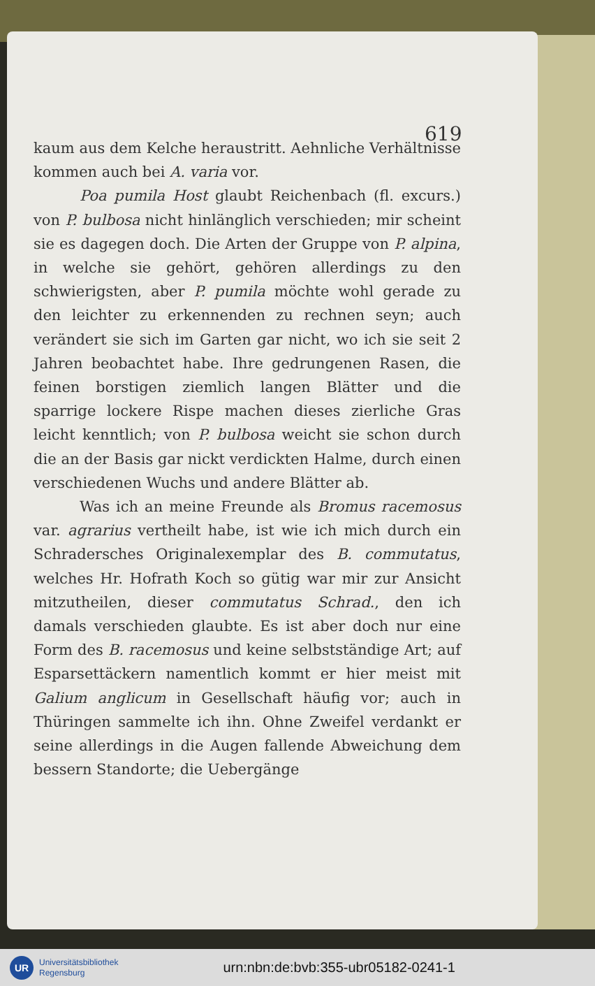619
kaum aus dem Kelche heraustritt. Aehnliche Verhältnisse kommen auch bei A. varia vor.
Poa pumila Host glaubt Reichenbach (fl. excurs.) von P. bulbosa nicht hinlänglich verschieden; mir scheint sie es dagegen doch. Die Arten der Gruppe von P. alpina, in welche sie gehört, gehören allerdings zu den schwierigsten, aber P. pumila möchte wohl gerade zu den leichter zu erkennenden zu rechnen seyn; auch verändert sie sich im Garten gar nicht, wo ich sie seit 2 Jahren beobachtet habe. Ihre gedrungenen Rasen, die feinen borstigen ziemlich langen Blätter und die sparrige lockere Rispe machen dieses zierliche Gras leicht kenntlich; von P. bulbosa weicht sie schon durch die an der Basis gar nickt verdickten Halme, durch einen verschiedenen Wuchs und andere Blätter ab.
Was ich an meine Freunde als Bromus racemosus var. agrarius vertheilt habe, ist wie ich mich durch ein Schradersches Originalexemplar des B. commutatus, welches Hr. Hofrath Koch so gütig war mir zur Ansicht mitzutheilen, dieser commutatus Schrad., den ich damals verschieden glaubte. Es ist aber doch nur eine Form des B. racemosus und keine selbstständige Art; auf Esparsettäckern namentlich kommt er hier meist mit Galium anglicum in Gesellschaft häufig vor; auch in Thüringen sammelte ich ihn. Ohne Zweifel verdankt er seine allerdings in die Augen fallende Abweichung dem bessern Standorte; die Uebergänge
UR
Universitätsbibliothek
Regensburg
urn:nbn:de:bvb:355-ubr05182-0241-1